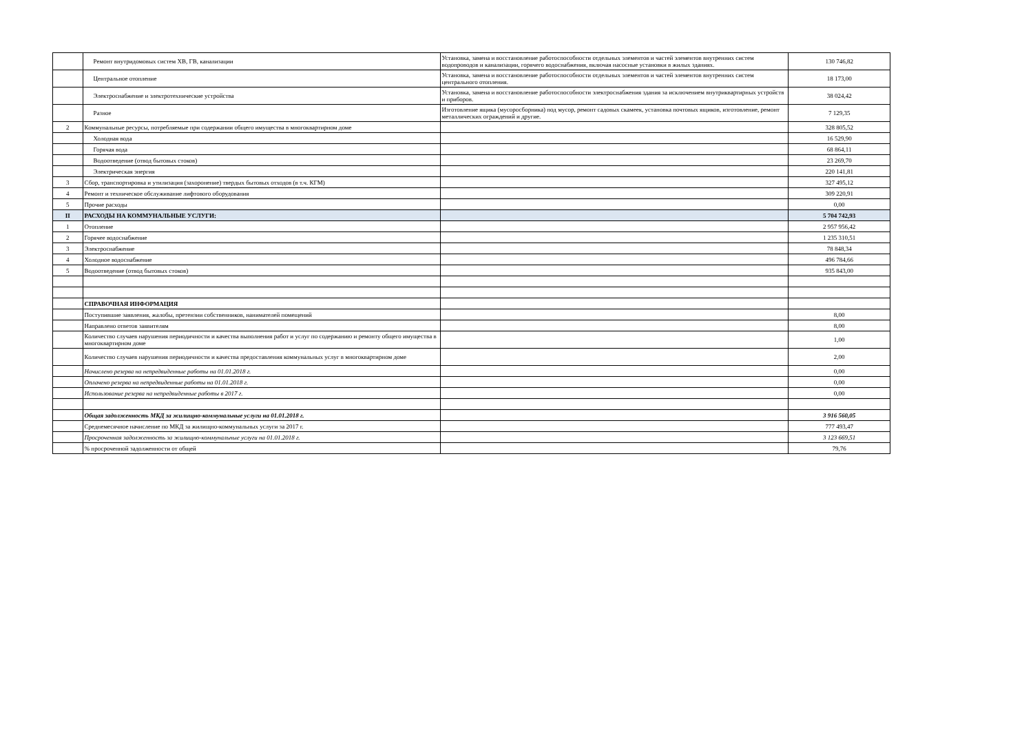| | Ремонт внутридомовых систем ХВ, ГВ, канализации | Установка, замена и восстановление работоспособности отдельных элементов и частей элементов внутренних систем водопроводов и канализации, горячего водоснабжения, включая насосные установки в жилых зданиях. | 130 746,82 |
| | Центральное отопление | Установка, замена и восстановление работоспособности отдельных элементов и частей элементов внутренних систем центрального отопления. | 18 173,00 |
| | Электроснабжение и электротехнические устройства | Установка, замена и восстановление работоспособности электроснабжения здания за исключением внутриквартирных устройств и приборов. | 38 024,42 |
| | Разное | Изготовление ящика (мусоросборника) под мусор, ремонт садовых скамеек, установка почтовых ящиков, изготовление, ремонт металлических ограждений и другие. | 7 129,35 |
| 2 | Коммунальные ресурсы, потребляемые при содержании общего имущества в многоквартирном доме | | 328 805,52 |
| | Холодная вода | | 16 529,90 |
| | Горячая вода | | 68 864,11 |
| | Водоотведение (отвод бытовых стоков) | | 23 269,70 |
| | Электрическая энергия | | 220 141,81 |
| 3 | Сбор, транспортировка и утилизация (захоронение) твердых бытовых отходов (в т.ч. КГМ) | | 327 495,12 |
| 4 | Ремонт и техническое обслуживание лифтового оборудования | | 309 220,91 |
| 5 | Прочие расходы | | 0,00 |
| II | РАСХОДЫ НА КОММУНАЛЬНЫЕ УСЛУГИ: | | 5 704 742,93 |
| 1 | Отопление | | 2 957 956,42 |
| 2 | Горячее водоснабжение | | 1 235 310,51 |
| 3 | Электроснабжение | | 78 848,34 |
| 4 | Холодное водоснабжение | | 496 784,66 |
| 5 | Водоотведение (отвод бытовых стоков) | | 935 843,00 |
| | СПРАВОЧНАЯ ИНФОРМАЦИЯ | | |
| | Поступившие заявления, жалобы, претензии собственников, нанимателей помещений | | 8,00 |
| | Направлено ответов заявителям | | 8,00 |
| | Количество случаев нарушения периодичности и качества выполнения работ и услуг по содержанию и ремонту общего имущества в многоквартирном доме | | 1,00 |
| | Количество случаев нарушения периодичности и качества предоставления коммунальных услуг в многоквартирном доме | | 2,00 |
| | Начислено резерва на непредвиденные работы на 01.01.2018 г. | | 0,00 |
| | Оплачено резерва на непредвиденные работы на 01.01.2018 г. | | 0,00 |
| | Использование резерва на непредвиденные работы в 2017 г. | | 0,00 |
| | Общая задолженность МКД за жилищно-коммунальные услуги на 01.01.2018 г. | | 3 916 560,05 |
| | Среднемесячное начисление по МКД за жилищно-коммунальных услуги за 2017 г. | | 777 493,47 |
| | Просроченная задолженность за жилищно-коммунальные услуги на 01.01.2018 г. | | 3 123 669,51 |
| | % просроченной задолженности от общей | | 79,76 |